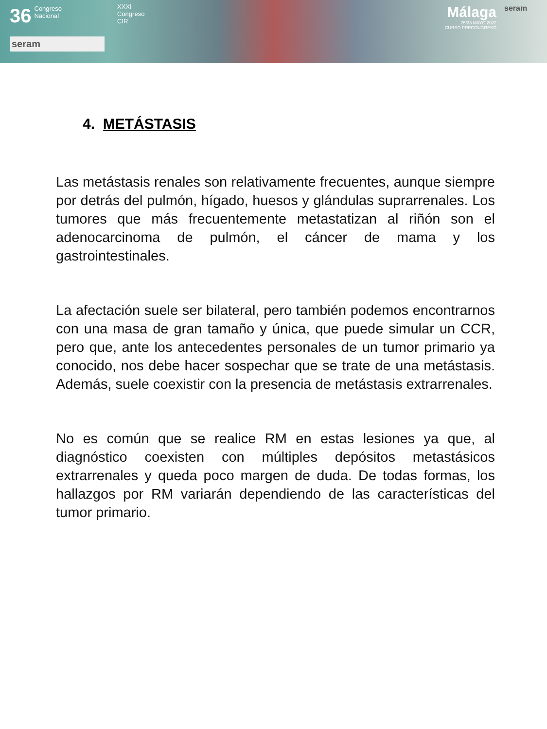36 Congreso
Nacional
seram
XXXI
Congreso
CIR
Málaga
25/28 MAYO 2022
CURSO PRECONGRESO
seram
4. METÁSTASIS
Las metástasis renales son relativamente frecuentes, aunque siempre por detrás del pulmón, hígado, huesos y glándulas suprarrenales. Los tumores que más frecuentemente metastatizan al riñón son el adenocarcinoma de pulmón, el cáncer de mama y los gastrointestinales.
La afectación suele ser bilateral, pero también podemos encontrarnos con una masa de gran tamaño y única, que puede simular un CCR, pero que, ante los antecedentes personales de un tumor primario ya conocido, nos debe hacer sospechar que se trate de una metástasis. Además, suele coexistir con la presencia de metástasis extrarrenales.
No es común que se realice RM en estas lesiones ya que, al diagnóstico coexisten con múltiples depósitos metastásicos extrarrenales y queda poco margen de duda. De todas formas, los hallazgos por RM variarán dependiendo de las características del tumor primario.